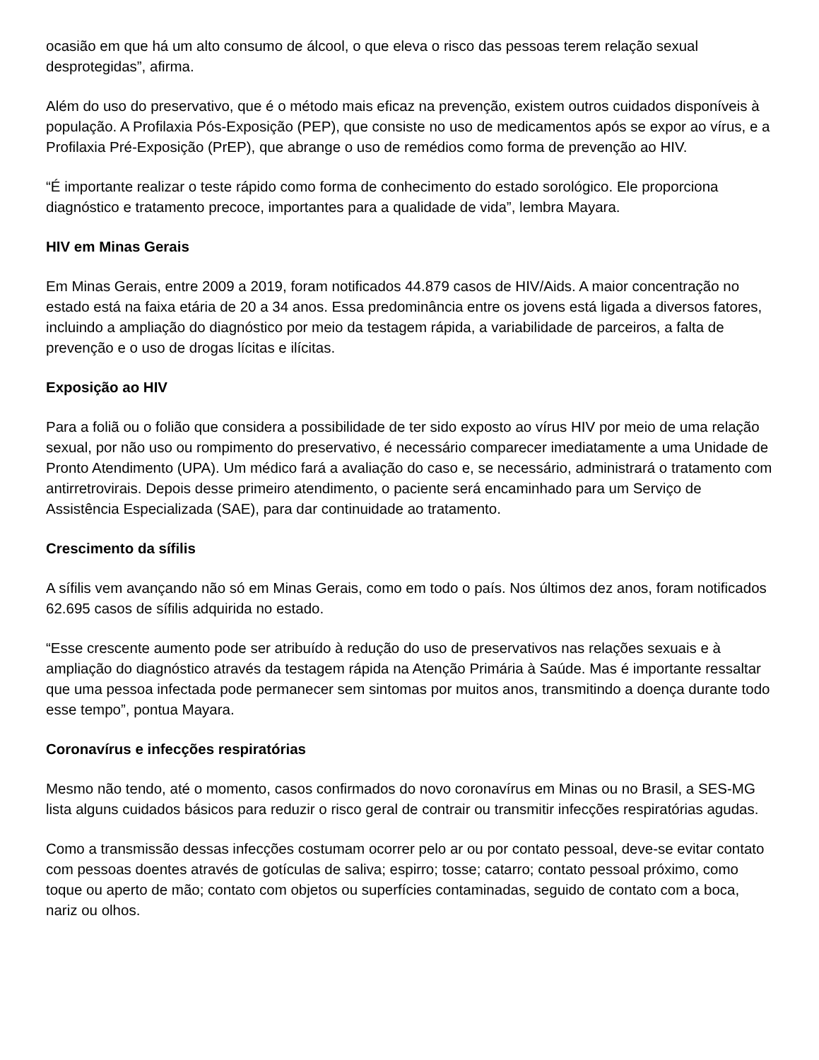ocasião em que há um alto consumo de álcool, o que eleva o risco das pessoas terem relação sexual desprotegidas”, afirma.
Além do uso do preservativo, que é o método mais eficaz na prevenção, existem outros cuidados disponíveis à população. A Profilaxia Pós-Exposição (PEP), que consiste no uso de medicamentos após se expor ao vírus, e a Profilaxia Pré-Exposição (PrEP), que abrange o uso de remédios como forma de prevenção ao HIV.
“É importante realizar o teste rápido como forma de conhecimento do estado sorológico. Ele proporciona diagnóstico e tratamento precoce, importantes para a qualidade de vida”, lembra Mayara.
HIV em Minas Gerais
Em Minas Gerais, entre 2009 a 2019, foram notificados 44.879 casos de HIV/Aids. A maior concentração no estado está na faixa etária de 20 a 34 anos. Essa predominância entre os jovens está ligada a diversos fatores, incluindo a ampliação do diagnóstico por meio da testagem rápida, a variabilidade de parceiros, a falta de prevenção e o uso de drogas lícitas e ilícitas.
Exposição ao HIV
Para a foliã ou o folião que considera a possibilidade de ter sido exposto ao vírus HIV por meio de uma relação sexual, por não uso ou rompimento do preservativo, é necessário comparecer imediatamente a uma Unidade de Pronto Atendimento (UPA). Um médico fará a avaliação do caso e, se necessário, administrará o tratamento com antirretrovirais. Depois desse primeiro atendimento, o paciente será encaminhado para um Serviço de Assistência Especializada (SAE), para dar continuidade ao tratamento.
Crescimento da sífilis
A sífilis vem avançando não só em Minas Gerais, como em todo o país. Nos últimos dez anos, foram notificados 62.695 casos de sífilis adquirida no estado.
“Esse crescente aumento pode ser atribuído à redução do uso de preservativos nas relações sexuais e à ampliação do diagnóstico através da testagem rápida na Atenção Primária à Saúde. Mas é importante ressaltar que uma pessoa infectada pode permanecer sem sintomas por muitos anos, transmitindo a doença durante todo esse tempo”, pontua Mayara.
Coronavírus e infecções respiratórias
Mesmo não tendo, até o momento, casos confirmados do novo coronavírus em Minas ou no Brasil, a SES-MG lista alguns cuidados básicos para reduzir o risco geral de contrair ou transmitir infecções respiratórias agudas.
Como a transmissão dessas infecções costumam ocorrer pelo ar ou por contato pessoal, deve-se evitar contato com pessoas doentes através de gotículas de saliva; espirro; tosse; catarro; contato pessoal próximo, como toque ou aperto de mão; contato com objetos ou superfícies contaminadas, seguido de contato com a boca, nariz ou olhos.